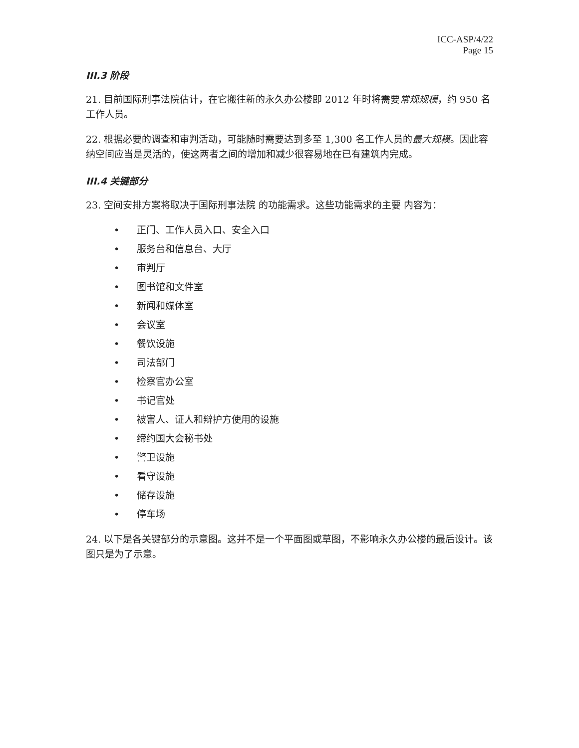ICC-ASP/4/22
Page 15
III.3 阶段
21. 目前国际刑事法院估计，在它搬往新的永久办公楼即 2012 年时将需要常规规模，约 950 名工作人员。
22. 根据必要的调查和审判活动，可能随时需要达到多至 1,300 名工作人员的最大规模。因此容纳空间应当是灵活的，使这两者之间的增加和减少很容易地在已有建筑内完成。
III.4 关键部分
23. 空间安排方案将取决于国际刑事法院 的功能需求。这些功能需求的主要 内容为：
• 正门、工作人员入口、安全入口
• 服务台和信息台、大厅
• 审判厅
• 图书馆和文件室
• 新闻和媒体室
• 会议室
• 餐饮设施
• 司法部门
• 检察官办公室
• 书记官处
• 被害人、证人和辩护方使用的设施
• 缔约国大会秘书处
• 警卫设施
• 看守设施
• 储存设施
• 停车场
24. 以下是各关键部分的示意图。这并不是一个平面图或草图，不影响永久办公楼的最后设计。该图只是为了示意。